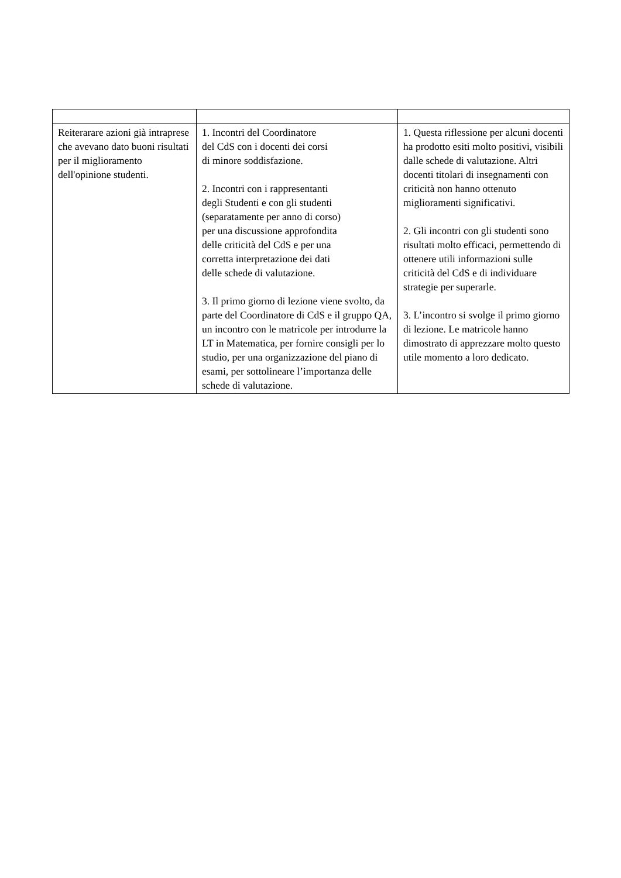| Reiterarare azioni già intraprese che avevano dato buoni risultati per il miglioramento dell'opinione studenti. | 1. Incontri del Coordinatore del CdS con i docenti dei corsi di minore soddisfazione. 2. Incontri con i rappresentanti degli Studenti e con gli studenti (separatamente per anno di corso) per una discussione approfondita delle criticità del CdS e per una corretta interpretazione dei dati delle schede di valutazione. 3. Il primo giorno di lezione viene svolto, da parte del Coordinatore di CdS e il gruppo QA, un incontro con le matricole per introdurre la LT in Matematica, per fornire consigli per lo studio, per una organizzazione del piano di esami, per sottolineare l’importanza delle schede di valutazione. | 1. Questa riflessione per alcuni docenti ha prodotto esiti molto positivi, visibili dalle schede di valutazione. Altri docenti titolari di insegnamenti con criticità non hanno ottenuto miglioramenti significativi. 2. Gli incontri con gli studenti sono risultati molto efficaci, permettendo di ottenere utili informazioni sulle criticità del CdS e di individuare strategie per superarle. 3. L’incontro si svolge il primo giorno di lezione. Le matricole hanno dimostrato di apprezzare molto questo utile momento a loro dedicato. |